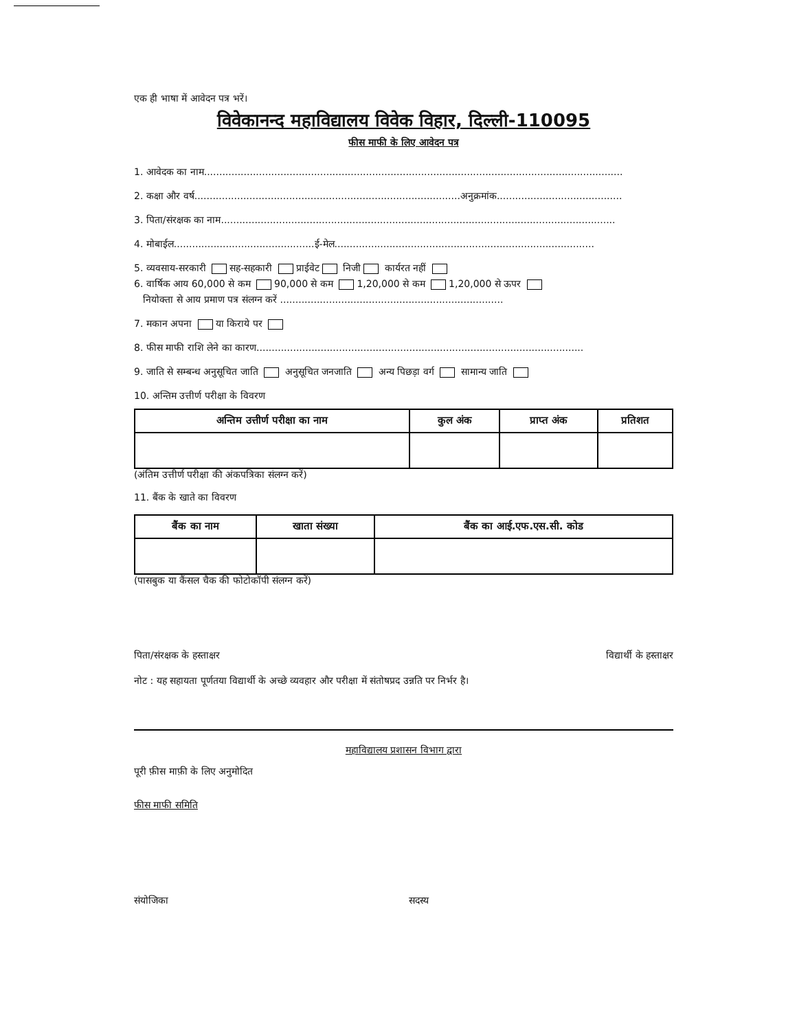एक ही भाषा में आवेदन पत्र भरें।
विवेकानन्द महाविद्यालय विवेक विहार, दिल्ली-110095
फीस माफी के लिए आवेदन पत्र
1. आवेदक का नाम.........................................................................................................................................
2. कक्षा और वर्ष.......................................................................................अनुक्रमांक.........................................
3. पिता/संरक्षक का नाम.................................................................................................................................
4. मोबाईल..............................................ई-मेल.....................................................................................
5. व्यवसाय-सरकारी सह-सहकारी प्राईवेट निजी कार्यरत नहीं
6. वार्षिक आय 60,000 से कम 90,000 से कम 1,20,000 से कम 1,20,000 से ऊपर
नियोक्ता से आय प्रमाण पत्र संलग्न करें .........................................................................
7. मकान अपना या किराये पर
8. फीस माफी राशि लेने का कारण...........................................................................................................
9. जाति से सम्बन्ध अनुसूचित जाति अनुसूचित जनजाति अन्य पिछड़ा वर्ग सामान्य जाति
10. अन्तिम उत्तीर्ण परीक्षा के विवरण
| अन्तिम उत्तीर्ण परीक्षा का नाम | कुल अंक | प्राप्त अंक | प्रतिशत |
| --- | --- | --- | --- |
(अंतिम उत्तीर्ण परीक्षा की अंकपत्रिका संलग्न करें)
11. बैंक के खाते का विवरण
| बैंक का नाम | खाता संख्या | बैंक का आई.एफ.एस.सी. कोड |
| --- | --- | --- |
(पासबुक या कैंसल चैक की फोटोकॉपी संलग्न करें)
पिता/संरक्षक के हस्ताक्षर विद्यार्थी के हस्ताक्षर
नोट : यह सहायता पूर्णतया विद्यार्थी के अच्छे व्यवहार और परीक्षा में संतोषप्रद उन्नति पर निर्भर है।
महाविद्यालय प्रशासन विभाग द्वारा
पूरी फ़ीस माफ़ी के लिए अनुमोदित
फीस माफी समिति
संयोजिका सदस्य